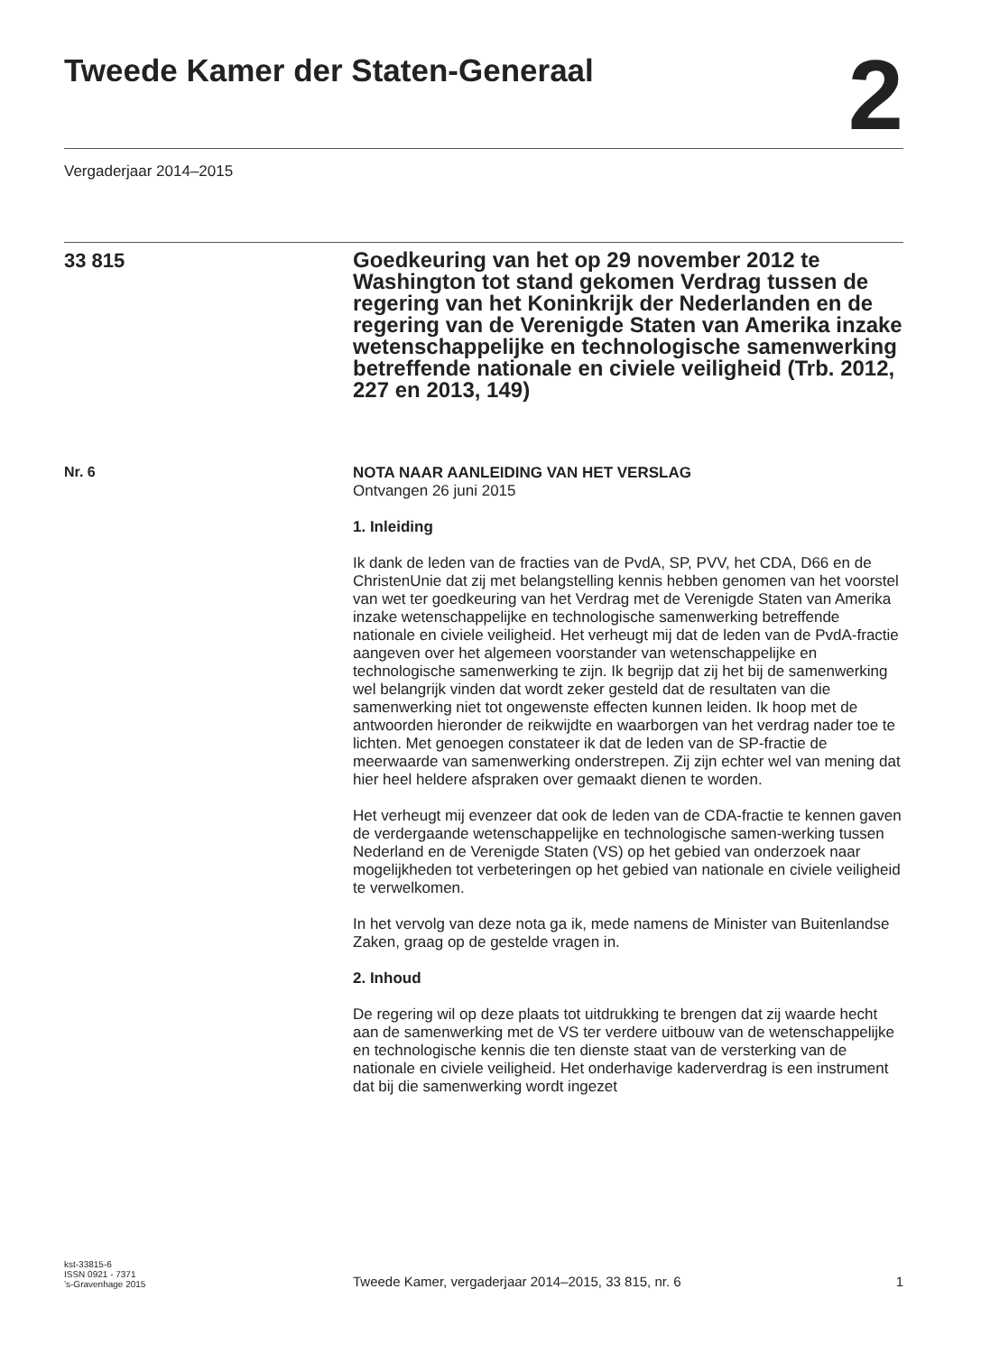Tweede Kamer der Staten-Generaal
2
Vergaderjaar 2014–2015
33 815
Goedkeuring van het op 29 november 2012 te Washington tot stand gekomen Verdrag tussen de regering van het Koninkrijk der Nederlanden en de regering van de Verenigde Staten van Amerika inzake wetenschappelijke en technologische samenwerking betreffende nationale en civiele veiligheid (Trb. 2012, 227 en 2013, 149)
Nr. 6
NOTA NAAR AANLEIDING VAN HET VERSLAG
Ontvangen 26 juni 2015
1. Inleiding
Ik dank de leden van de fracties van de PvdA, SP, PVV, het CDA, D66 en de ChristenUnie dat zij met belangstelling kennis hebben genomen van het voorstel van wet ter goedkeuring van het Verdrag met de Verenigde Staten van Amerika inzake wetenschappelijke en technologische samenwerking betreffende nationale en civiele veiligheid. Het verheugt mij dat de leden van de PvdA-fractie aangeven over het algemeen voorstander van wetenschappelijke en technologische samenwerking te zijn. Ik begrijp dat zij het bij de samenwerking wel belangrijk vinden dat wordt zeker gesteld dat de resultaten van die samenwerking niet tot ongewenste effecten kunnen leiden. Ik hoop met de antwoorden hieronder de reikwijdte en waarborgen van het verdrag nader toe te lichten. Met genoegen constateer ik dat de leden van de SP-fractie de meerwaarde van samenwerking onderstrepen. Zij zijn echter wel van mening dat hier heel heldere afspraken over gemaakt dienen te worden.
Het verheugt mij evenzeer dat ook de leden van de CDA-fractie te kennen gaven de verdergaande wetenschappelijke en technologische samen-werking tussen Nederland en de Verenigde Staten (VS) op het gebied van onderzoek naar mogelijkheden tot verbeteringen op het gebied van nationale en civiele veiligheid te verwelkomen.
In het vervolg van deze nota ga ik, mede namens de Minister van Buitenlandse Zaken, graag op de gestelde vragen in.
2. Inhoud
De regering wil op deze plaats tot uitdrukking te brengen dat zij waarde hecht aan de samenwerking met de VS ter verdere uitbouw van de wetenschappelijke en technologische kennis die ten dienste staat van de versterking van de nationale en civiele veiligheid. Het onderhavige kaderverdrag is een instrument dat bij die samenwerking wordt ingezet
kst-33815-6
ISSN 0921 - 7371
’s-Gravenhage 2015
Tweede Kamer, vergaderjaar 2014–2015, 33 815, nr. 6
1